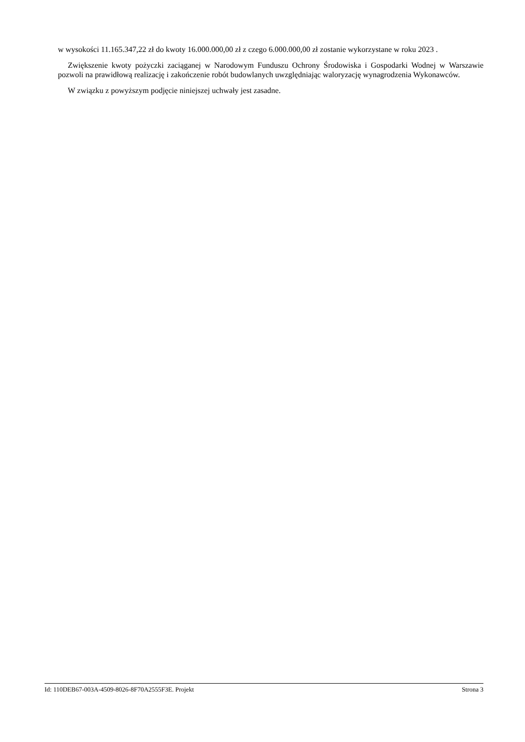w wysokości 11.165.347,22 zł do kwoty 16.000.000,00 zł z czego 6.000.000,00 zł zostanie wykorzystane w roku 2023 .
Zwiększenie kwoty pożyczki zaciąganej w Narodowym Funduszu Ochrony Środowiska i Gospodarki Wodnej w Warszawie pozwoli na prawidłową realizację i zakończenie robót budowlanych uwzględniając waloryzację wynagrodzenia Wykonawców.
W związku z powyższym podjęcie niniejszej uchwały jest zasadne.
Id: 110DEB67-003A-4509-8026-8F70A2555F3E. Projekt Strona 3